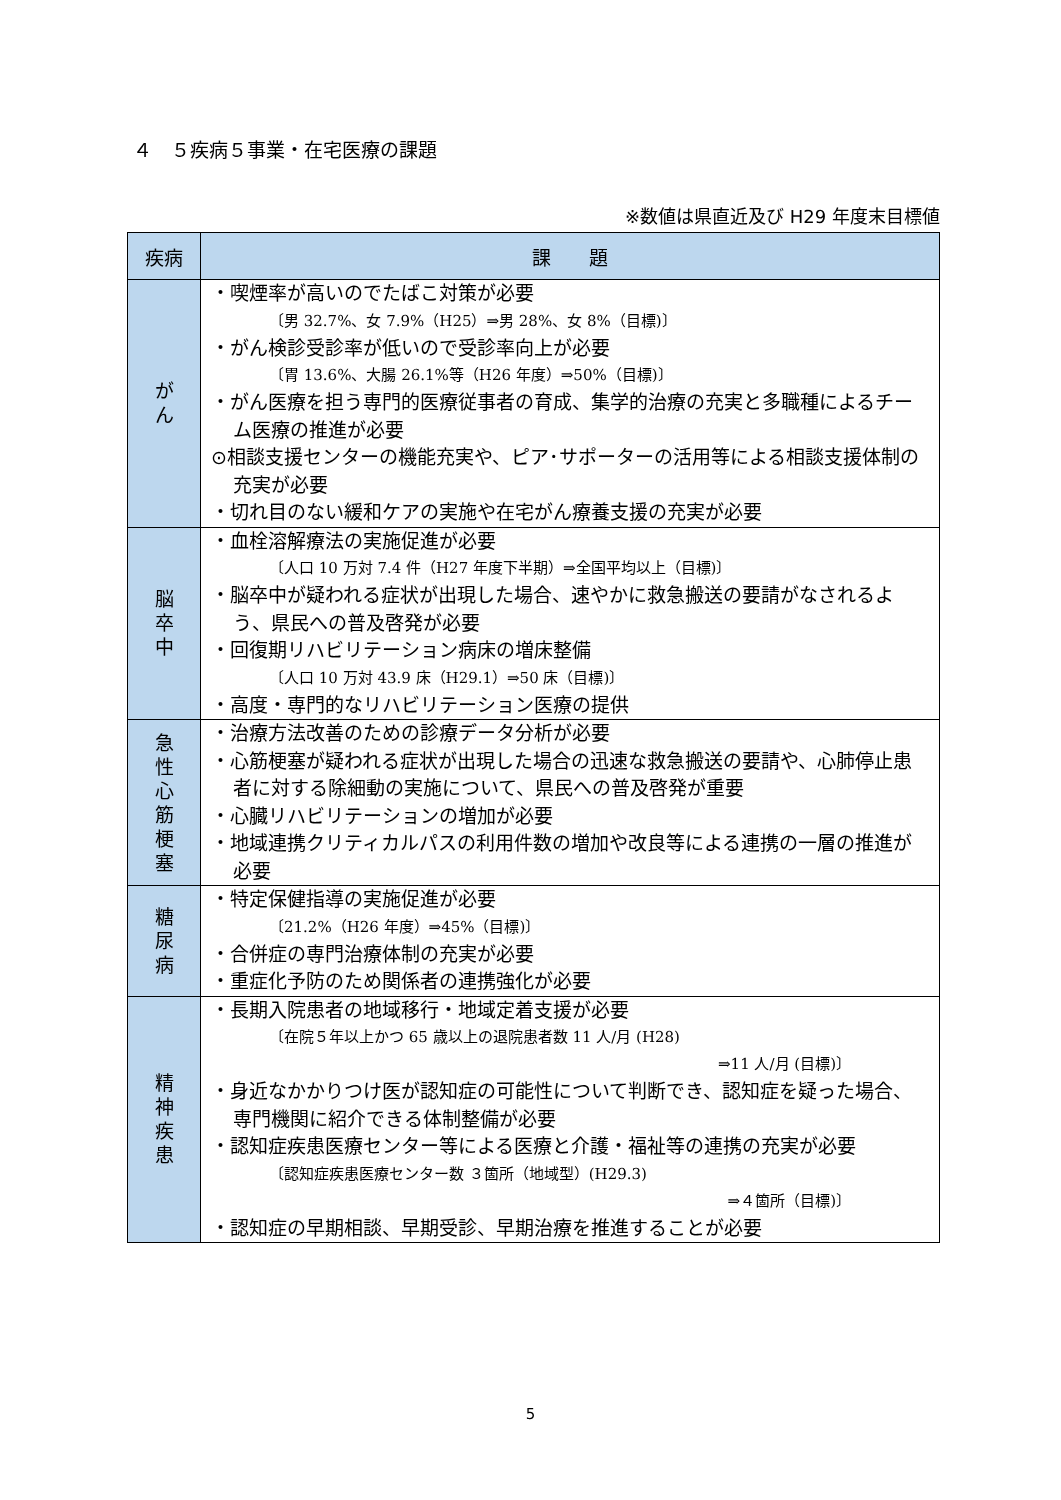４　５疾病５事業・在宅医療の課題
※数値は県直近及び H29 年度末目標値
| 疾病 | 課 題 |
| --- | --- |
| が ん | ・喫煙率が高いのでたばこ対策が必要 〔男 32.7%、女 7.9%（H25）⇒男 28%、女 8%（目標)〕 ・がん検診受診率が低いので受診率向上が必要 〔胃 13.6%、大腸 26.1%等（H26 年度）⇒50%（目標)〕 ・がん医療を担う専門的医療従事者の育成、集学的治療の充実と多職種によるチーム医療の推進が必要 ⊙相談支援センターの機能充実や、ピア･サポーターの活用等による相談支援体制の充実が必要 ・切れ目のない緩和ケアの実施や在宅がん療養支援の充実が必要 |
| 脳 卒 中 | ・血栓溶解療法の実施促進が必要 〔人口 10 万対 7.4 件（H27 年度下半期）⇒全国平均以上（目標)〕 ・脳卒中が疑われる症状が出現した場合、速やかに救急搬送の要請がなされるよう、県民への普及啓発が必要 ・回復期リハビリテーション病床の増床整備 〔人口 10 万対 43.9 床（H29.1）⇒50 床（目標)〕 ・高度・専門的なリハビリテーション医療の提供 |
| 急 性 心 筋 梗 塞 | ・治療方法改善のための診療データ分析が必要 ・心筋梗塞が疑われる症状が出現した場合の迅速な救急搬送の要請や、心肺停止患者に対する除細動の実施について、県民への普及啓発が重要 ・心臓リハビリテーションの増加が必要 ・地域連携クリティカルパスの利用件数の増加や改良等による連携の一層の推進が必要 |
| 糖 尿 病 | ・特定保健指導の実施促進が必要 〔21.2%（H26 年度）⇒45%（目標)〕 ・合併症の専門治療体制の充実が必要 ・重症化予防のため関係者の連携強化が必要 |
| 精 神 疾 患 | ・長期入院患者の地域移行・地域定着支援が必要 〔在院５年以上かつ 65 歳以上の退院患者数 11 人/月 (H28) ⇒11 人/月 (目標)〕 ・身近なかかりつけ医が認知症の可能性について判断でき、認知症を疑った場合、専門機関に紹介できる体制整備が必要 ・認知症疾患医療センター等による医療と介護・福祉等の連携の充実が必要 〔認知症疾患医療センター数 ３箇所（地域型）(H29.3) ⇒４箇所（目標)〕 ・認知症の早期相談、早期受診、早期治療を推進することが必要 |
5